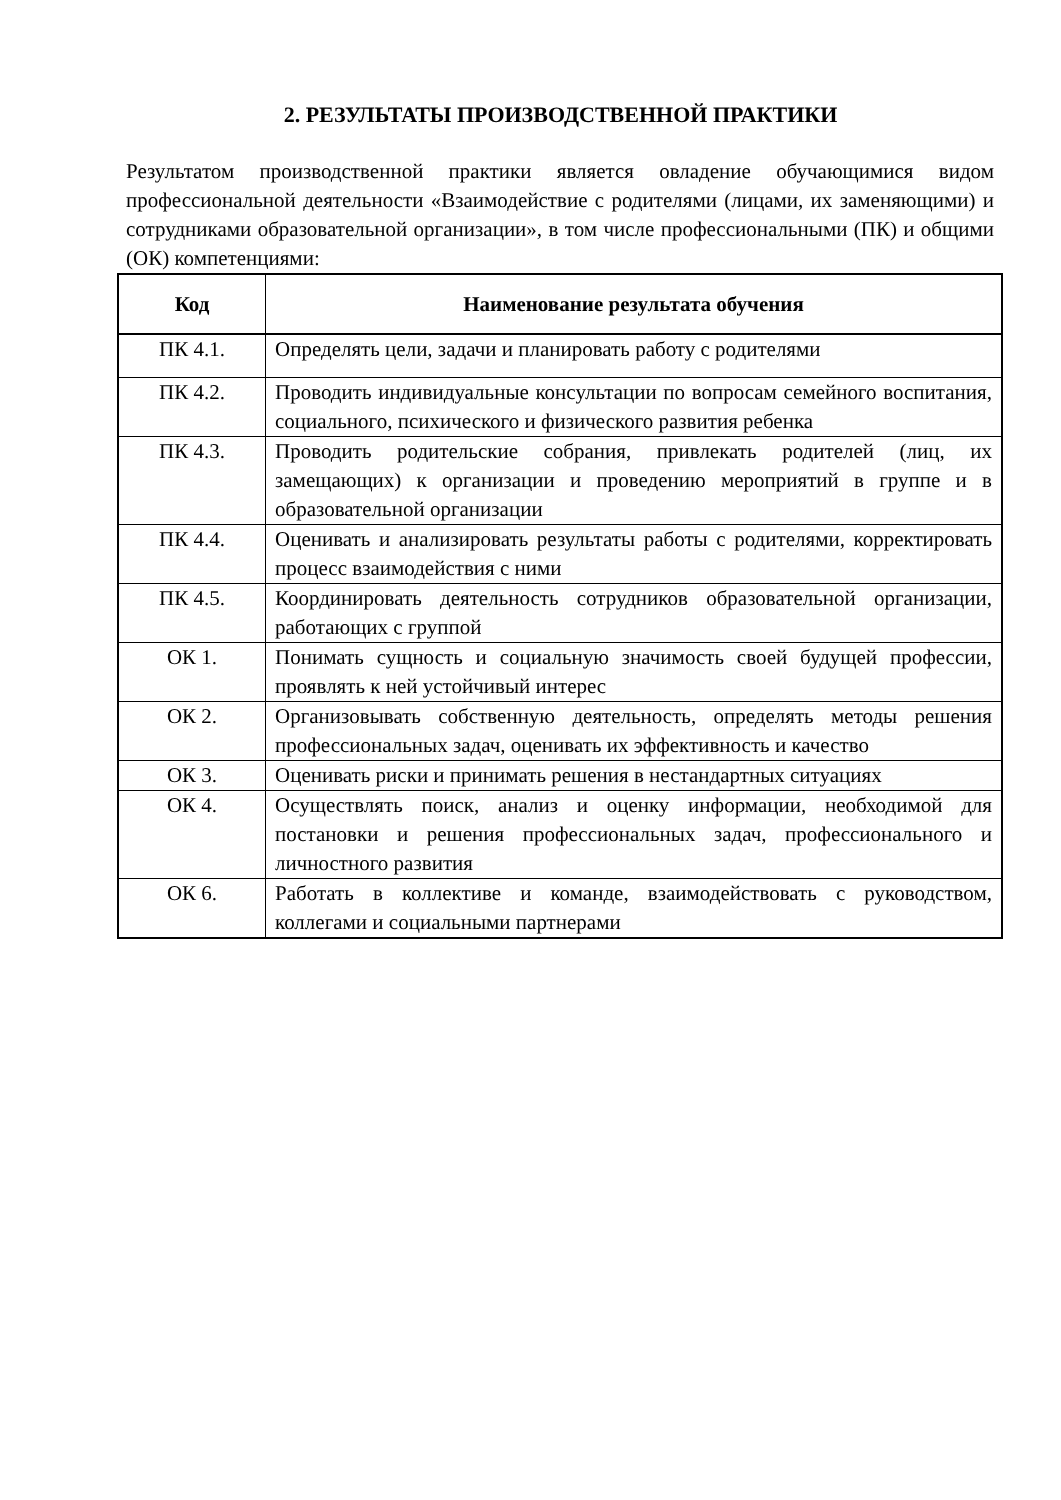2. РЕЗУЛЬТАТЫ ПРОИЗВОДСТВЕННОЙ ПРАКТИКИ
Результатом производственной практики является овладение обучающимися видом профессиональной деятельности «Взаимодействие с родителями (лицами, их заменяющими) и сотрудниками образовательной организации», в том числе профессиональными (ПК) и общими (ОК) компетенциями:
| Код | Наименование результата обучения |
| --- | --- |
| ПК 4.1. | Определять цели, задачи и планировать работу с родителями |
| ПК 4.2. | Проводить индивидуальные консультации по вопросам семейного воспитания, социального, психического и физического развития ребенка |
| ПК 4.3. | Проводить родительские собрания, привлекать родителей (лиц, их замещающих) к организации и проведению мероприятий в группе и в образовательной организации |
| ПК 4.4. | Оценивать и анализировать результаты работы с родителями, корректировать процесс взаимодействия с ними |
| ПК 4.5. | Координировать деятельность сотрудников образовательной организации, работающих с группой |
| ОК 1. | Понимать сущность и социальную значимость своей будущей профессии, проявлять к ней устойчивый интерес |
| ОК 2. | Организовывать собственную деятельность, определять методы решения профессиональных задач, оценивать их эффективность и качество |
| ОК 3. | Оценивать риски и принимать решения в нестандартных ситуациях |
| ОК 4. | Осуществлять поиск, анализ и оценку информации, необходимой для постановки и решения профессиональных задач, профессионального и личностного развития |
| ОК 6. | Работать в коллективе и команде, взаимодействовать с руководством, коллегами и социальными партнерами |